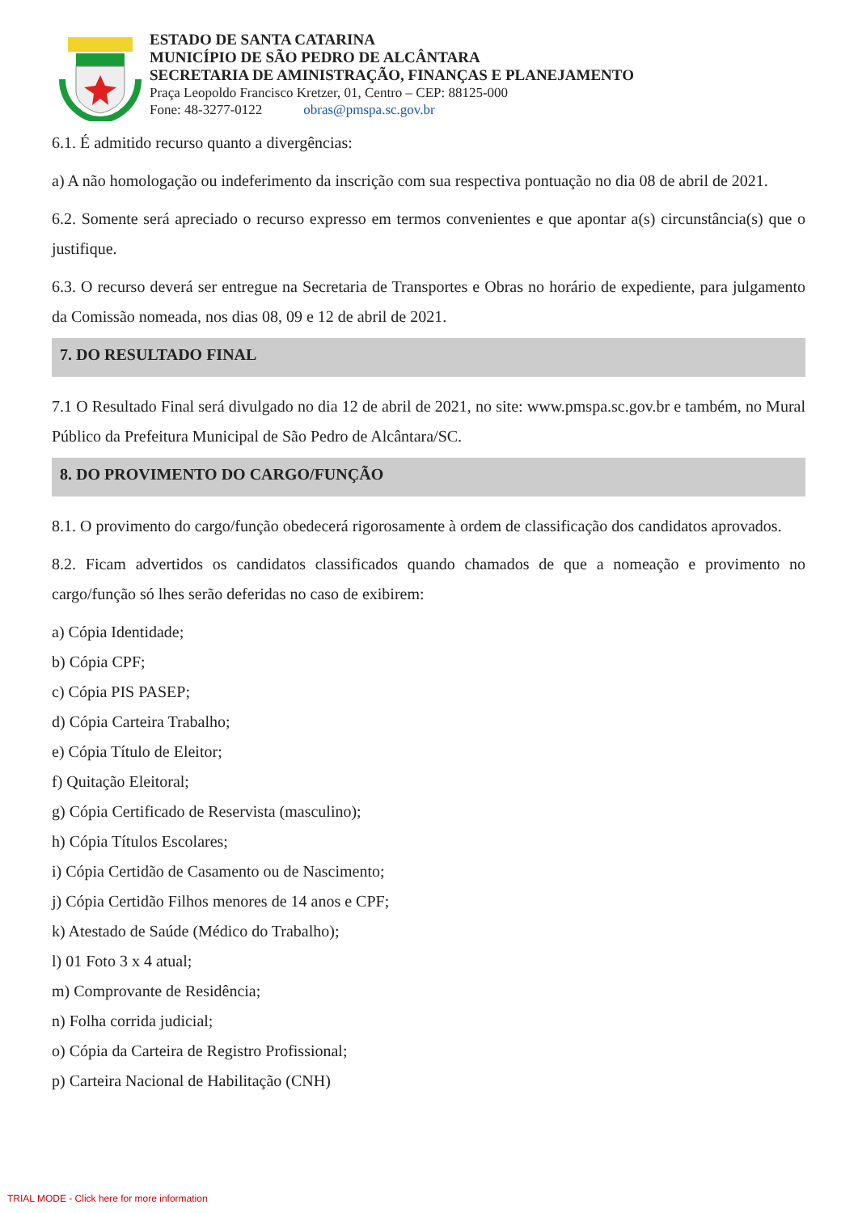ESTADO DE SANTA CATARINA
MUNICÍPIO DE SÃO PEDRO DE ALCÂNTARA
SECRETARIA DE AMINISTRAÇÃO, FINANÇAS E PLANEJAMENTO
Praça Leopoldo Francisco Kretzer, 01, Centro – CEP: 88125-000
Fone: 48-3277-0122 obras@pmspa.sc.gov.br
6.1. É admitido recurso quanto a divergências:
a) A não homologação ou indeferimento da inscrição com sua respectiva pontuação no dia 08 de abril de 2021.
6.2. Somente será apreciado o recurso expresso em termos convenientes e que apontar a(s) circunstância(s) que o justifique.
6.3. O recurso deverá ser entregue na Secretaria de Transportes e Obras no horário de expediente, para julgamento da Comissão nomeada, nos dias 08, 09 e 12 de abril de 2021.
7. DO RESULTADO FINAL
7.1 O Resultado Final será divulgado no dia 12 de abril de 2021, no site: www.pmspa.sc.gov.br e também, no Mural Público da Prefeitura Municipal de São Pedro de Alcântara/SC.
8. DO PROVIMENTO DO CARGO/FUNÇÃO
8.1. O provimento do cargo/função obedecerá rigorosamente à ordem de classificação dos candidatos aprovados.
8.2. Ficam advertidos os candidatos classificados quando chamados de que a nomeação e provimento no cargo/função só lhes serão deferidas no caso de exibirem:
a) Cópia Identidade;
b) Cópia CPF;
c) Cópia PIS PASEP;
d) Cópia Carteira Trabalho;
e) Cópia Título de Eleitor;
f) Quitação Eleitoral;
g) Cópia Certificado de Reservista (masculino);
h) Cópia Títulos Escolares;
i) Cópia Certidão de Casamento ou de Nascimento;
j) Cópia Certidão Filhos menores de 14 anos e CPF;
k) Atestado de Saúde (Médico do Trabalho);
l) 01 Foto 3 x 4 atual;
m) Comprovante de Residência;
n) Folha corrida judicial;
o) Cópia da Carteira de Registro Profissional;
p) Carteira Nacional de Habilitação (CNH)
TRIAL MODE - Click here for more information